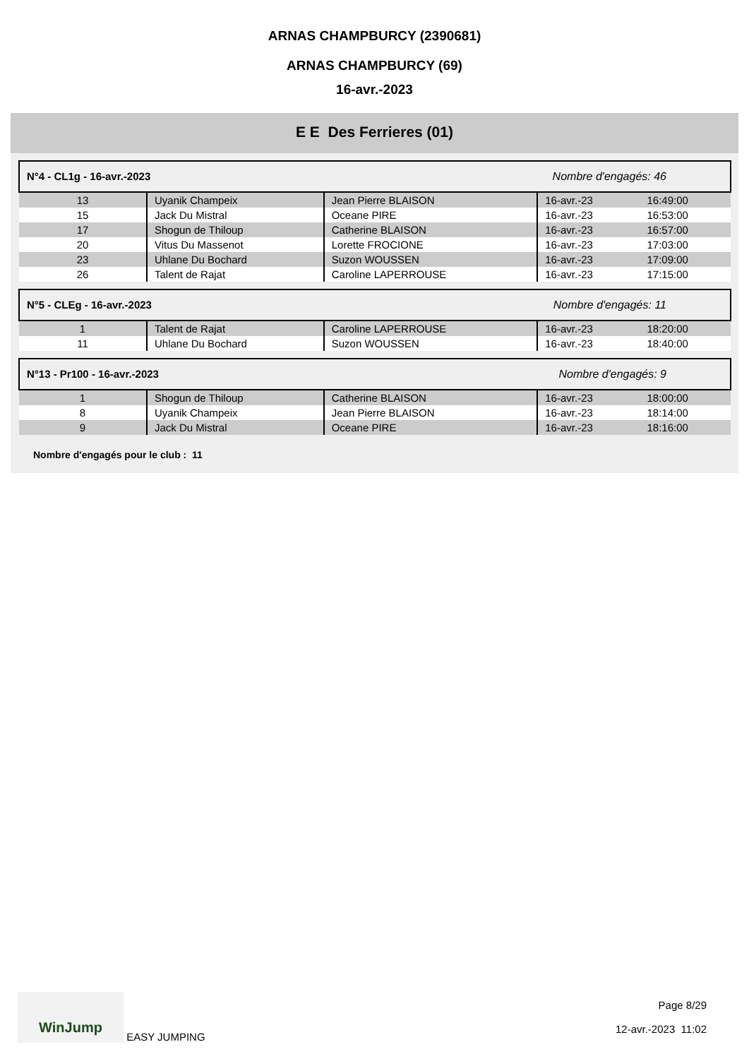ARNAS CHAMPBURCY (2390681)
ARNAS CHAMPBURCY (69)
16-avr.-2023
E E Des Ferrieres (01)
| N°4 - CL1g - 16-avr.-2023 Nombre d'engagés: 46 | | | | |
| 13 | Uyanik Champeix | Jean Pierre BLAISON | 16-avr.-23 | 16:49:00 |
| 15 | Jack Du Mistral | Oceane PIRE | 16-avr.-23 | 16:53:00 |
| 17 | Shogun de Thiloup | Catherine BLAISON | 16-avr.-23 | 16:57:00 |
| 20 | Vitus Du Massenot | Lorette FROCIONE | 16-avr.-23 | 17:03:00 |
| 23 | Uhlane Du Bochard | Suzon WOUSSEN | 16-avr.-23 | 17:09:00 |
| 26 | Talent de Rajat | Caroline LAPERROUSE | 16-avr.-23 | 17:15:00 |
| N°5 - CLEg - 16-avr.-2023 Nombre d'engagés: 11 | | | | |
| 1 | Talent de Rajat | Caroline LAPERROUSE | 16-avr.-23 | 18:20:00 |
| 11 | Uhlane Du Bochard | Suzon WOUSSEN | 16-avr.-23 | 18:40:00 |
| N°13 - Pr100 - 16-avr.-2023 Nombre d'engagés: 9 | | | | |
| 1 | Shogun de Thiloup | Catherine BLAISON | 16-avr.-23 | 18:00:00 |
| 8 | Uyanik Champeix | Jean Pierre BLAISON | 16-avr.-23 | 18:14:00 |
| 9 | Jack Du Mistral | Oceane PIRE | 16-avr.-23 | 18:16:00 |
Nombre d'engagés pour le club : 11
WinJump EASY JUMPING
Page 8/29
12-avr.-2023 11:02